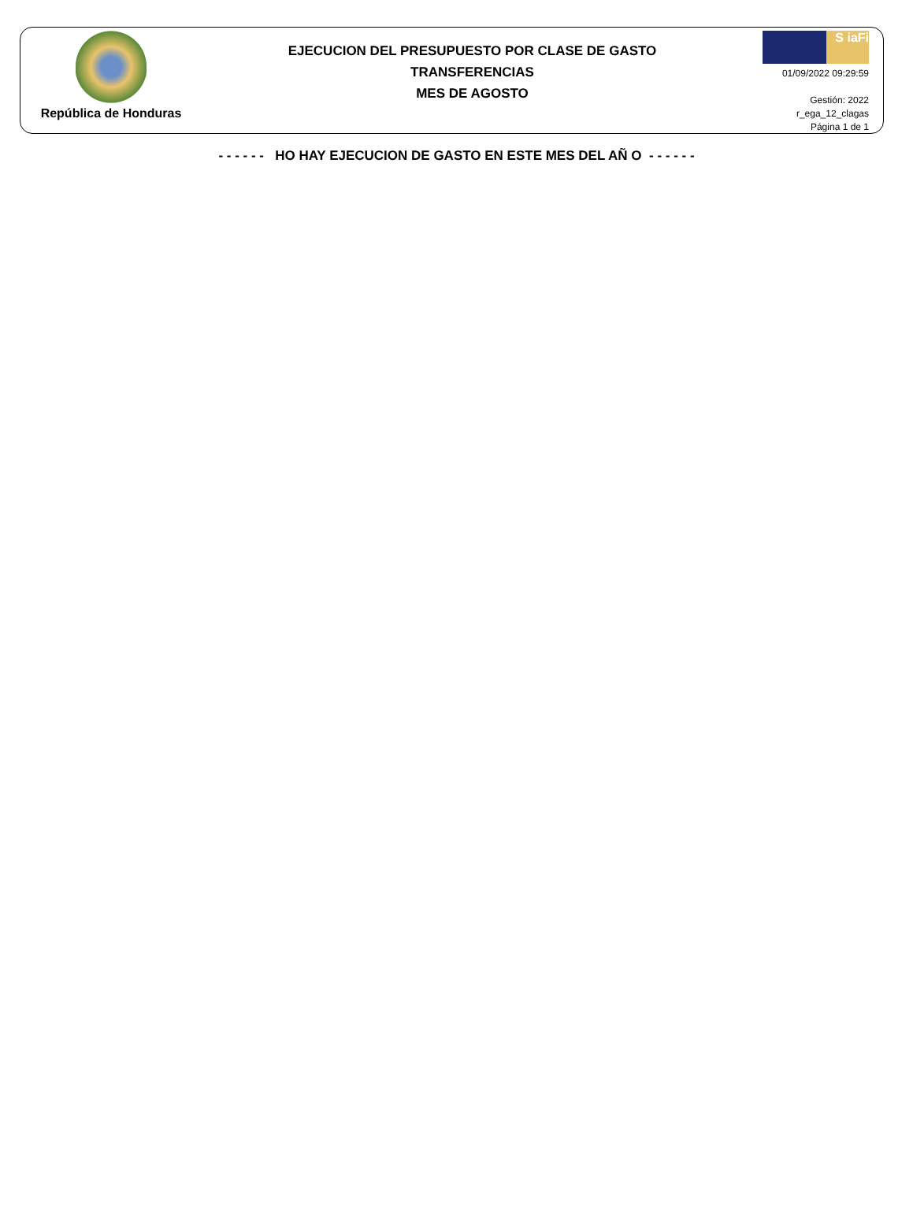República de Honduras
EJECUCION DEL PRESUPUESTO POR CLASE DE GASTO
TRANSFERENCIAS
MES DE AGOSTO
S iaFi
01/09/2022 09:29:59
Gestión: 2022
r_ega_12_clagas
Página 1 de 1
- - - - - - HO HAY EJECUCION DE GASTO EN ESTE MES DEL AÑ O - - - - - -